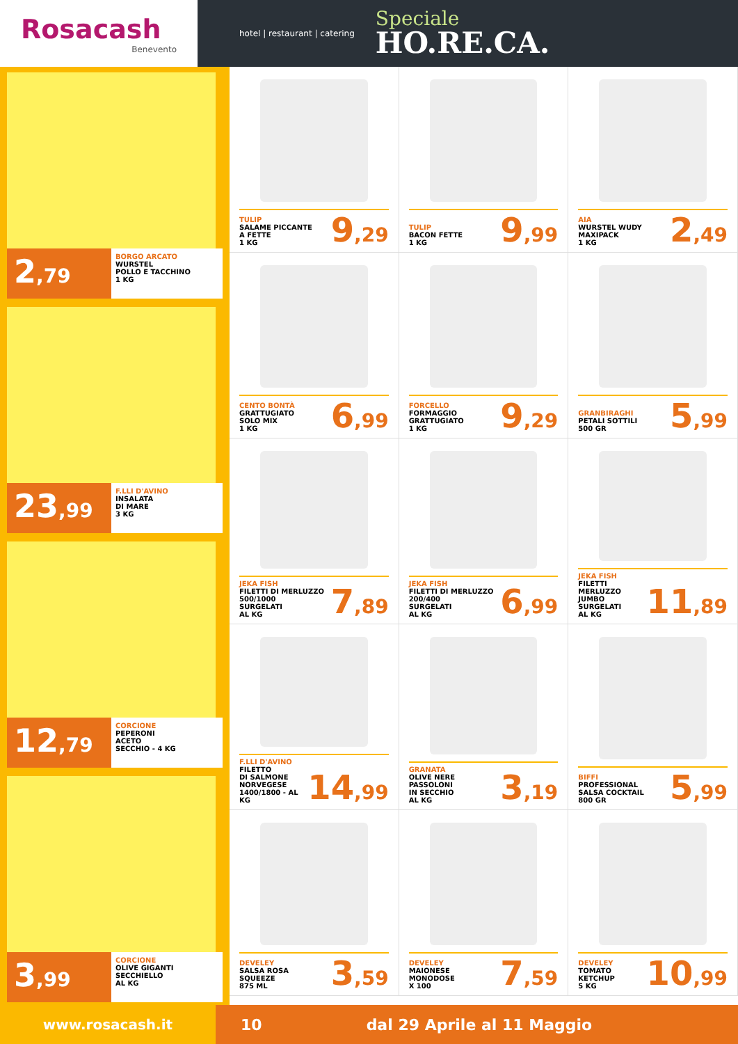Rosacash
Benevento
hotel | restaurant | catering
Speciale
HO.RE.CA.
2,79
BORGO ARCATO
WURSTEL
POLLO E TACCHINO
1 KG
23,99
F.LLI D'AVINO
INSALATA
DI MARE
3 KG
12,79
CORCIONE
PEPERONI
ACETO
SECCHIO - 4 KG
3,99
CORCIONE
OLIVE GIGANTI
SECCHIELLO
AL KG
TULIP
SALAME PICCANTE
A FETTE
1 KG
9,29
TULIP
BACON FETTE
1 KG
9,99
AIA
WURSTEL WUDY
MAXIPACK
1 KG
2,49
CENTO BONTÀ
GRATTUGIATO
SOLO MIX
1 KG
6,99
FORCELLO
FORMAGGIO
GRATTUGIATO
1 KG
9,29
GRANBIRAGHI
PETALI SOTTILI
500 GR
5,99
JEKA FISH
FILETTI DI MERLUZZO
500/1000
SURGELATI
AL KG
7,89
JEKA FISH
FILETTI DI MERLUZZO
200/400
SURGELATI
AL KG
6,99
JEKA FISH
FILETTI
MERLUZZO
JUMBO SURGELATI
AL KG
11,89
F.LLI D'AVINO
FILETTO
DI SALMONE
NORVEGESE
1400/1800 - AL KG
14,99
GRANATA
OLIVE NERE
PASSOLONI
IN SECCHIO
AL KG
3,19
BIFFI
PROFESSIONAL
SALSA COCKTAIL
800 GR
5,99
DEVELEY
SALSA ROSA
SQUEEZE
875 ML
3,59
DEVELEY
MAIONESE
MONODOSE
X 100
7,59
DEVELEY
TOMATO
KETCHUP
5 KG
10,99
www.rosacash.it 10 dal 29 Aprile al 11 Maggio